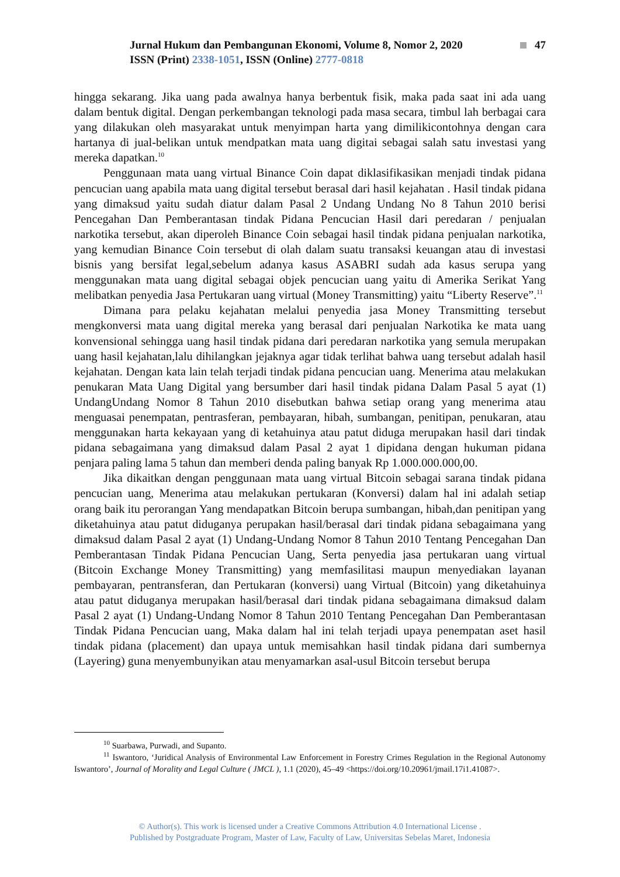Jurnal Hukum dan Pembangunan Ekonomi, Volume 8, Nomor 2, 2020 47
ISSN (Print) 2338-1051, ISSN (Online) 2777-0818
hingga sekarang. Jika uang pada awalnya hanya berbentuk fisik, maka pada saat ini ada uang dalam bentuk digital. Dengan perkembangan teknologi pada masa secara, timbul lah berbagai cara yang dilakukan oleh masyarakat untuk menyimpan harta yang dimilikicontohnya dengan cara hartanya di jual-belikan untuk mendpatkan mata uang digitai sebagai salah satu investasi yang mereka dapatkan.<sup>10</sup>
Penggunaan mata uang virtual Binance Coin dapat diklasifikasikan menjadi tindak pidana pencucian uang apabila mata uang digital tersebut berasal dari hasil kejahatan . Hasil tindak pidana yang dimaksud yaitu sudah diatur dalam Pasal 2 Undang Undang No 8 Tahun 2010 berisi Pencegahan Dan Pemberantasan tindak Pidana Pencucian Hasil dari peredaran / penjualan narkotika tersebut, akan diperoleh Binance Coin sebagai hasil tindak pidana penjualan narkotika, yang kemudian Binance Coin tersebut di olah dalam suatu transaksi keuangan atau di investasi bisnis yang bersifat legal,sebelum adanya kasus ASABRI sudah ada kasus serupa yang menggunakan mata uang digital sebagai objek pencucian uang yaitu di Amerika Serikat Yang melibatkan penyedia Jasa Pertukaran uang virtual (Money Transmitting) yaitu “Liberty Reserve”.<sup>11</sup>
Dimana para pelaku kejahatan melalui penyedia jasa Money Transmitting tersebut mengkonversi mata uang digital mereka yang berasal dari penjualan Narkotika ke mata uang konvensional sehingga uang hasil tindak pidana dari peredaran narkotika yang semula merupakan uang hasil kejahatan,lalu dihilangkan jejaknya agar tidak terlihat bahwa uang tersebut adalah hasil kejahatan. Dengan kata lain telah terjadi tindak pidana pencucian uang. Menerima atau melakukan penukaran Mata Uang Digital yang bersumber dari hasil tindak pidana Dalam Pasal 5 ayat (1) UndangUndang Nomor 8 Tahun 2010 disebutkan bahwa setiap orang yang menerima atau menguasai penempatan, pentrasferan, pembayaran, hibah, sumbangan, penitipan, penukaran, atau menggunakan harta kekayaan yang di ketahuinya atau patut diduga merupakan hasil dari tindak pidana sebagaimana yang dimaksud dalam Pasal 2 ayat 1 dipidana dengan hukuman pidana penjara paling lama 5 tahun dan memberi denda paling banyak Rp 1.000.000.000,00.
Jika dikaitkan dengan penggunaan mata uang virtual Bitcoin sebagai sarana tindak pidana pencucian uang, Menerima atau melakukan pertukaran (Konversi) dalam hal ini adalah setiap orang baik itu perorangan Yang mendapatkan Bitcoin berupa sumbangan, hibah,dan penitipan yang diketahuinya atau patut diduganya perupakan hasil/berasal dari tindak pidana sebagaimana yang dimaksud dalam Pasal 2 ayat (1) Undang-Undang Nomor 8 Tahun 2010 Tentang Pencegahan Dan Pemberantasan Tindak Pidana Pencucian Uang, Serta penyedia jasa pertukaran uang virtual (Bitcoin Exchange Money Transmitting) yang memfasilitasi maupun menyediakan layanan pembayaran, pentransferan, dan Pertukaran (konversi) uang Virtual (Bitcoin) yang diketahuinya atau patut diduganya merupakan hasil/berasal dari tindak pidana sebagaimana dimaksud dalam Pasal 2 ayat (1) Undang-Undang Nomor 8 Tahun 2010 Tentang Pencegahan Dan Pemberantasan Tindak Pidana Pencucian uang, Maka dalam hal ini telah terjadi upaya penempatan aset hasil tindak pidana (placement) dan upaya untuk memisahkan hasil tindak pidana dari sumbernya (Layering) guna menyembunyikan atau menyamarkan asal-usul Bitcoin tersebut berupa
<sup>10</sup> Suarbawa, Purwadi, and Supanto.
<sup>11</sup> Iswantoro, ‘Juridical Analysis of Environmental Law Enforcement in Forestry Crimes Regulation in the Regional Autonomy Iswantoro’, Journal of Morality and Legal Culture ( JMCL ), 1.1 (2020), 45–49 <https://doi.org/10.20961/jmail.17i1.41087>.
© Author(s). This work is licensed under a Creative Commons Attribution 4.0 International License .
Published by Postgraduate Program, Master of Law, Faculty of Law, Universitas Sebelas Maret, Indonesia